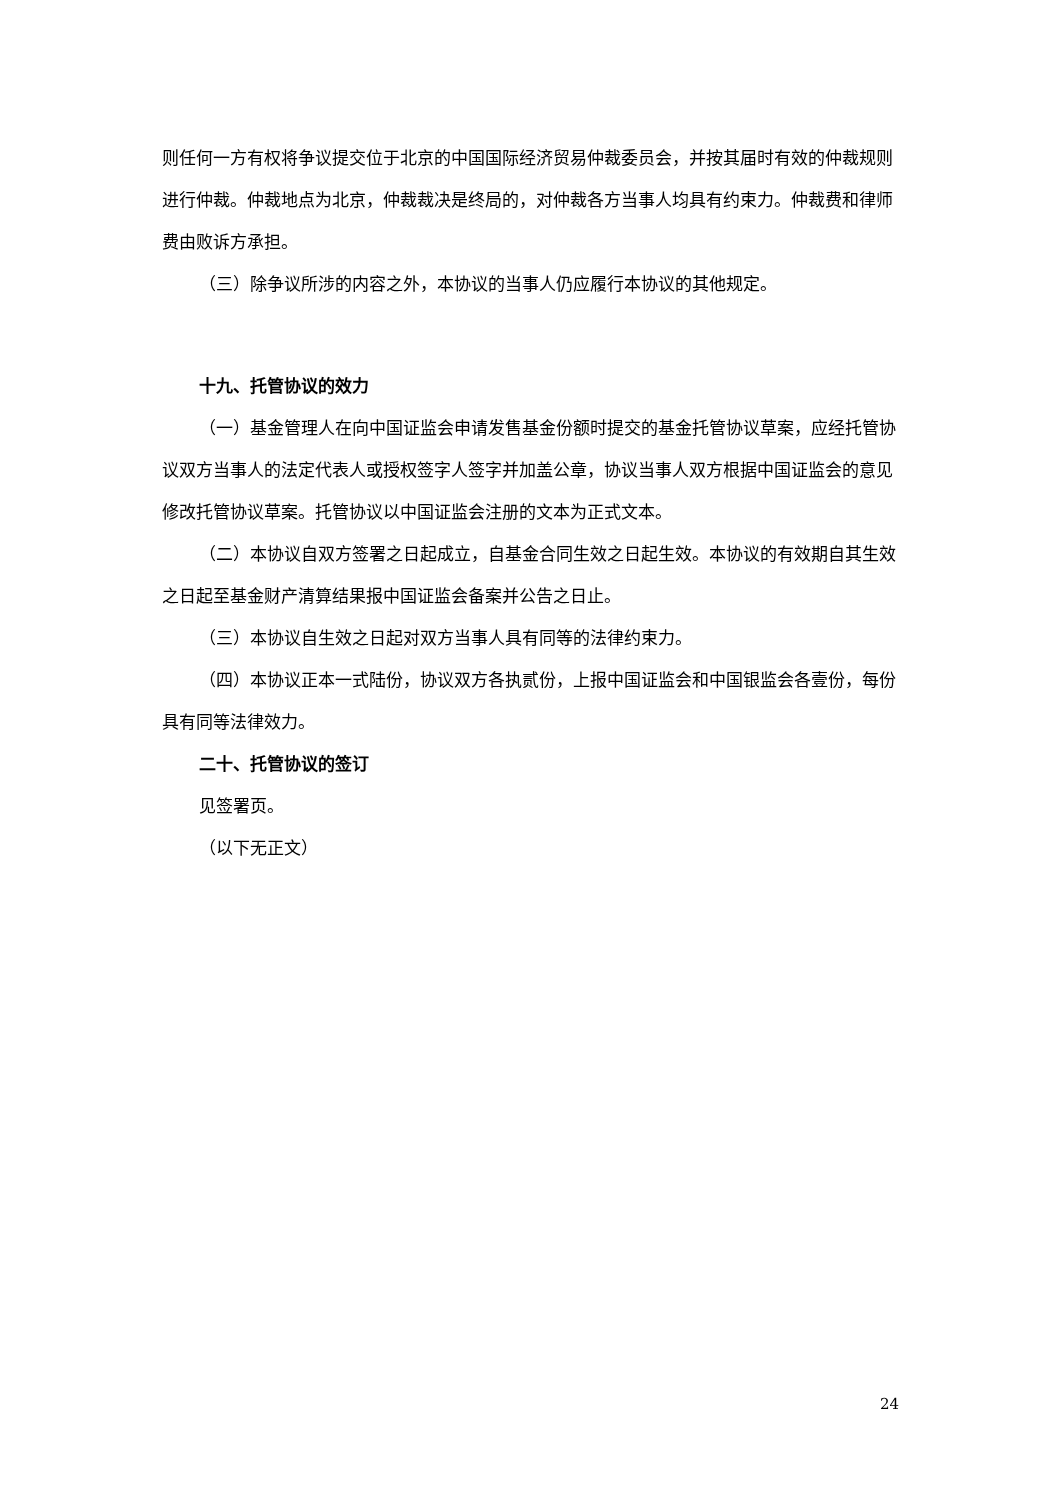则任何一方有权将争议提交位于北京的中国国际经济贸易仲裁委员会，并按其届时有效的仲裁规则进行仲裁。仲裁地点为北京，仲裁裁决是终局的，对仲裁各方当事人均具有约束力。仲裁费和律师费由败诉方承担。
（三）除争议所涉的内容之外，本协议的当事人仍应履行本协议的其他规定。
十九、托管协议的效力
（一）基金管理人在向中国证监会申请发售基金份额时提交的基金托管协议草案，应经托管协议双方当事人的法定代表人或授权签字人签字并加盖公章，协议当事人双方根据中国证监会的意见修改托管协议草案。托管协议以中国证监会注册的文本为正式文本。
（二）本协议自双方签署之日起成立，自基金合同生效之日起生效。本协议的有效期自其生效之日起至基金财产清算结果报中国证监会备案并公告之日止。
（三）本协议自生效之日起对双方当事人具有同等的法律约束力。
（四）本协议正本一式陆份，协议双方各执贰份，上报中国证监会和中国银监会各壹份，每份具有同等法律效力。
二十、托管协议的签订
见签署页。
（以下无正文）
24